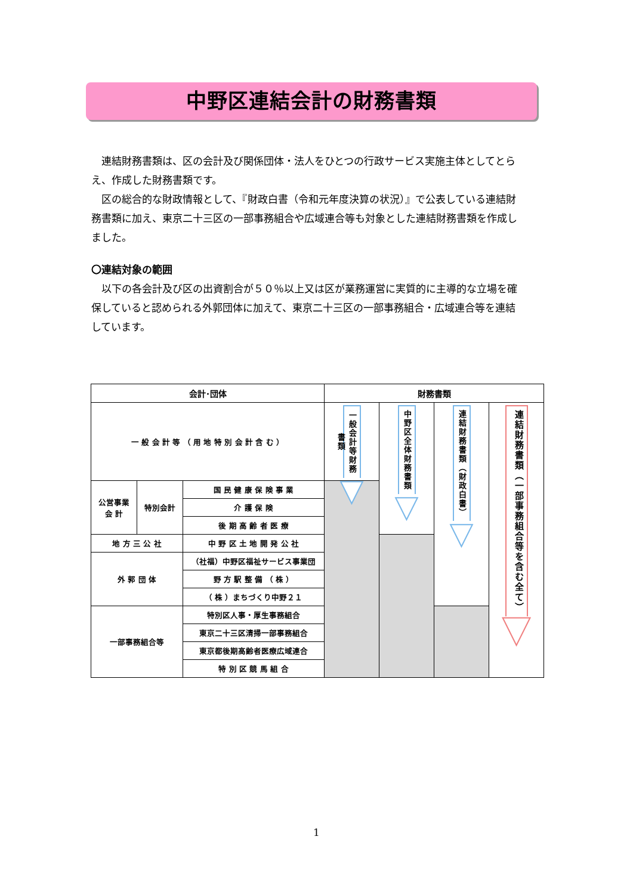中野区連結会計の財務書類
連結財務書類は、区の会計及び関係団体・法人をひとつの行政サービス実施主体としてとらえ、作成した財務書類です。
区の総合的な財政情報として、『財政白書（令和元年度決算の状況）』で公表している連結財務書類に加え、東京二十三区の一部事務組合や広域連合等も対象とした連結財務書類を作成しました。
〇連結対象の範囲
以下の各会計及び区の出資割合が５０％以上又は区が業務運営に実質的に主導的な立場を確保していると認められる外郭団体に加えて、東京二十三区の一部事務組合・広域連合等を連結しています。
| 会計･団体 | | | 財務書類 | | | |
| --- | --- | --- | --- | --- | --- | --- |
| 一 般 会 計 等 （ 用 地 特 別 会 計 含 む ） | | | 一般会計等財務書類 ▼ | 中野区全体財務書類 ▼ | 連結財務書類（財政白書） ▼ | 連結財務書類（一部事務組合等を含む全て） ▼ |
| 公営事業 会 計 | 特別会計 | 国 民 健 康 保 険 事 業 | | | | |
| | | 介 護 保 険 | | | | |
| | | 後 期 高 齢 者 医 療 | | | | |
| 地 方 三 公 社 | | 中 野 区 土 地 開 発 公 社 | | | | |
| 外 郭 団 体 | | （社福）中野区福祉サービス事業団 | | | | |
| | | 野 方 駅 整 備 （ 株 ） | | | | |
| | | （ 株 ）まちづくり中野２１ | | | | |
| 一部事務組合等 | | 特別区人事・厚生事務組合 | | | | |
| | | 東京二十三区清掃一部事務組合 | | | | |
| | | 東京都後期高齢者医療広域連合 | | | | |
| | | 特 別 区 競 馬 組 合 | | | | |
1